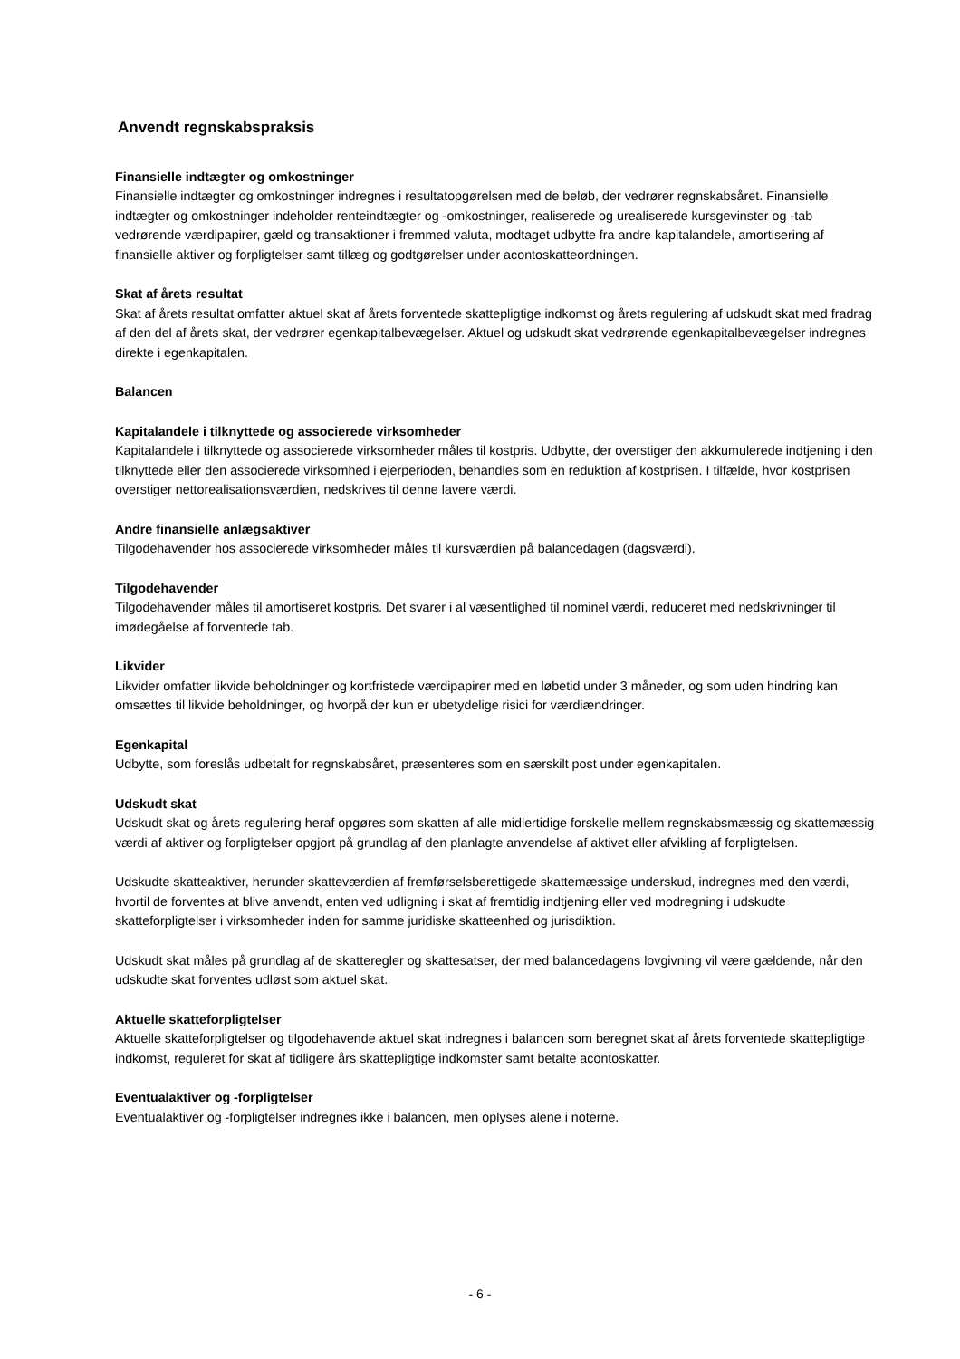Anvendt regnskabspraksis
Finansielle indtægter og omkostninger
Finansielle indtægter og omkostninger indregnes i resultatopgørelsen med de beløb, der vedrører regnskabsåret. Finansielle indtægter og omkostninger indeholder renteindtægter og -omkostninger, realiserede og urealiserede kursgevinster og -tab vedrørende værdipapirer, gæld og transaktioner i fremmed valuta, modtaget udbytte fra andre kapitalandele, amortisering af finansielle aktiver og forpligtelser samt tillæg og godtgørelser under acontoskatteordningen.
Skat af årets resultat
Skat af årets resultat omfatter aktuel skat af årets forventede skattepligtige indkomst og årets regulering af udskudt skat med fradrag af den del af årets skat, der vedrører egenkapitalbevægelser. Aktuel og udskudt skat vedrørende egenkapitalbevægelser indregnes direkte i egenkapitalen.
Balancen
Kapitalandele i tilknyttede og associerede virksomheder
Kapitalandele i tilknyttede og associerede virksomheder måles til kostpris. Udbytte, der overstiger den akkumulerede indtjening i den tilknyttede eller den associerede virksomhed i ejerperioden, behandles som en reduktion af kostprisen. I tilfælde, hvor kostprisen overstiger nettorealisationsværdien, nedskrives til denne lavere værdi.
Andre finansielle anlægsaktiver
Tilgodehavender hos associerede virksomheder måles til kursværdien på balancedagen (dagsværdi).
Tilgodehavender
Tilgodehavender måles til amortiseret kostpris. Det svarer i al væsentlighed til nominel værdi, reduceret med nedskrivninger til imødegåelse af forventede tab.
Likvider
Likvider omfatter likvide beholdninger og kortfristede værdipapirer med en løbetid under 3 måneder, og som uden hindring kan omsættes til likvide beholdninger, og hvorpå der kun er ubetydelige risici for værdiændringer.
Egenkapital
Udbytte, som foreslås udbetalt for regnskabsåret, præsenteres som en særskilt post under egenkapitalen.
Udskudt skat
Udskudt skat og årets regulering heraf opgøres som skatten af alle midlertidige forskelle mellem regnskabsmæssig og skattemæssig værdi af aktiver og forpligtelser opgjort på grundlag af den planlagte anvendelse af aktivet eller afvikling af forpligtelsen.
Udskudte skatteaktiver, herunder skatteværdien af fremførselsberettigede skattemæssige underskud, indregnes med den værdi, hvortil de forventes at blive anvendt, enten ved udligning i skat af fremtidig indtjening eller ved modregning i udskudte skatteforpligtelser i virksomheder inden for samme juridiske skatteenhed og jurisdiktion.
Udskudt skat måles på grundlag af de skatteregler og skattesatser, der med balancedagens lovgivning vil være gældende, når den udskudte skat forventes udløst som aktuel skat.
Aktuelle skatteforpligtelser
Aktuelle skatteforpligtelser og tilgodehavende aktuel skat indregnes i balancen som beregnet skat af årets forventede skattepligtige indkomst, reguleret for skat af tidligere års skattepligtige indkomster samt betalte acontoskatter.
Eventualaktiver og -forpligtelser
Eventualaktiver og -forpligtelser indregnes ikke i balancen, men oplyses alene i noterne.
- 6 -